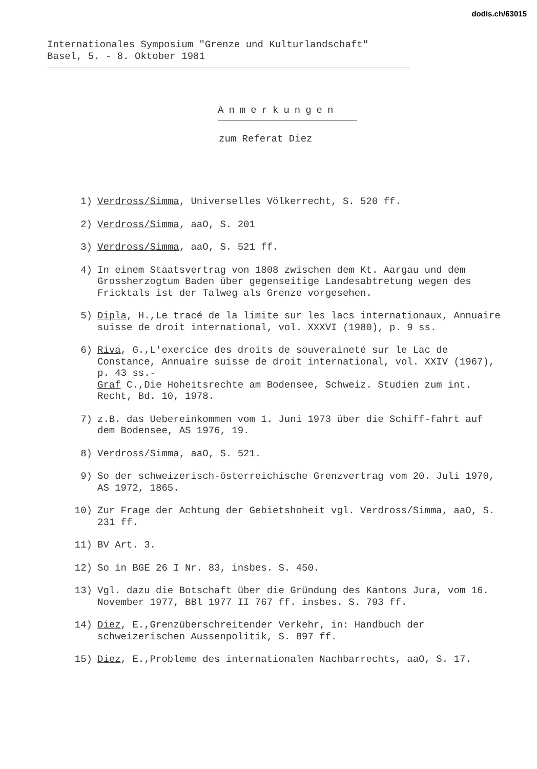dodis.ch/63015
Internationales Symposium "Grenze und Kulturlandschaft"
Basel, 5. - 8. Oktober 1981
Anmerkungen
zum Referat Diez
1) Verdross/Simma, Universelles Völkerrecht, S. 520 ff.
2) Verdross/Simma, aaO, S. 201
3) Verdross/Simma, aaO, S. 521 ff.
4) In einem Staatsvertrag von 1808 zwischen dem Kt. Aargau und dem Grossherzogtum Baden über gegenseitige Landesabtretung wegen des Fricktals ist der Talweg als Grenze vorgesehen.
5) Dipla, H.,Le tracé de la limite sur les lacs internationaux, Annuaire suisse de droit international, vol. XXXVI (1980), p. 9 ss.
6) Riva, G.,L'exercice des droits de souveraineté sur le Lac de Constance, Annuaire suisse de droit international, vol. XXIV (1967), p. 43 ss.-
Graf C.,Die Hoheitsrechte am Bodensee, Schweiz. Studien zum int. Recht, Bd. 10, 1978.
7) z.B. das Uebereinkommen vom 1. Juni 1973 über die Schiff-fahrt auf dem Bodensee, AS 1976, 19.
8) Verdross/Simma, aaO, S. 521.
9) So der schweizerisch-österreichische Grenzvertrag vom 20. Juli 1970, AS 1972, 1865.
10) Zur Frage der Achtung der Gebietshoheit vgl. Verdross/Simma, aaO, S. 231 ff.
11) BV Art. 3.
12) So in BGE 26 I Nr. 83, insbes. S. 450.
13) Vgl. dazu die Botschaft über die Gründung des Kantons Jura, vom 16. November 1977, BBl 1977 II 767 ff. insbes. S. 793 ff.
14) Diez, E.,Grenzüberschreitender Verkehr, in: Handbuch der schweizerischen Aussenpolitik, S. 897 ff.
15) Diez, E.,Probleme des internationalen Nachbarrechts, aaO, S. 17.